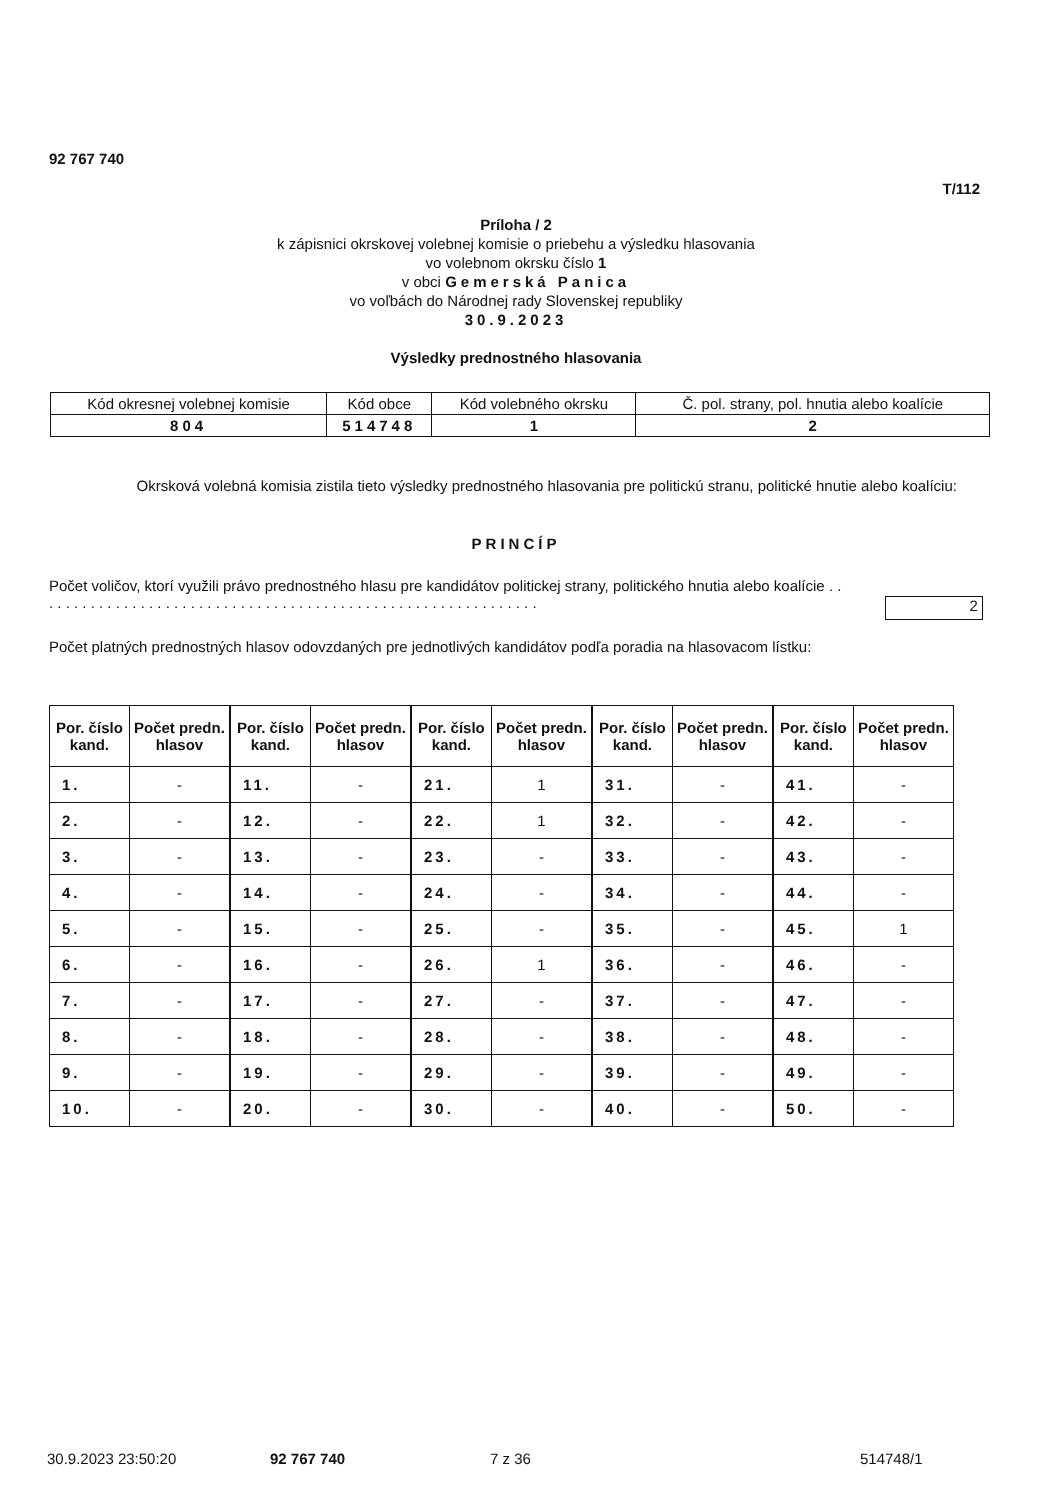92 767 740
T/112
Príloha / 2
k zápisnici okrskovej volebnej komisie o priebehu a výsledku hlasovania
vo volebnom okrsku číslo 1
v obci Gemerská Panica
vo voľbách do Národnej rady Slovenskej republiky
30.9.2023
Výsledky prednostného hlasovania
| Kód okresnej volebnej komisie | Kód obce | Kód volebného okrsku | Č. pol. strany, pol. hnutia alebo koalície |
| 804 | 514748 | 1 | 2 |
Okrsková volebná komisia zistila tieto výsledky prednostného hlasovania pre politickú stranu, politické hnutie alebo koalíciu:
PRINCÍP
Počet voličov, ktorí využili právo prednostného hlasu pre kandidátov politickej strany, politického hnutia alebo koalície . . . . . . . . . . . . . . . . . . . . . . . . . . . . . . . . . . . . . . . . . . . . . . . . . . . . . . . . . . . . .
2
Počet platných prednostných hlasov odovzdaných pre jednotlivých kandidátov podľa poradia na hlasovacom lístku:
| Por. číslo kand. | Počet predn. hlasov | Por. číslo kand. | Počet predn. hlasov | Por. číslo kand. | Počet predn. hlasov | Por. číslo kand. | Počet predn. hlasov | Por. číslo kand. | Počet predn. hlasov |
| --- | --- | --- | --- | --- | --- | --- | --- | --- | --- |
| 1. | - | 11. | - | 21. | 1 | 31. | - | 41. | - |
| 2. | - | 12. | - | 22. | 1 | 32. | - | 42. | - |
| 3. | - | 13. | - | 23. | - | 33. | - | 43. | - |
| 4. | - | 14. | - | 24. | - | 34. | - | 44. | - |
| 5. | - | 15. | - | 25. | - | 35. | - | 45. | 1 |
| 6. | - | 16. | - | 26. | 1 | 36. | - | 46. | - |
| 7. | - | 17. | - | 27. | - | 37. | - | 47. | - |
| 8. | - | 18. | - | 28. | - | 38. | - | 48. | - |
| 9. | - | 19. | - | 29. | - | 39. | - | 49. | - |
| 10. | - | 20. | - | 30. | - | 40. | - | 50. | - |
30.9.2023 23:50:20 92 767 740 7 z 36 514748/1